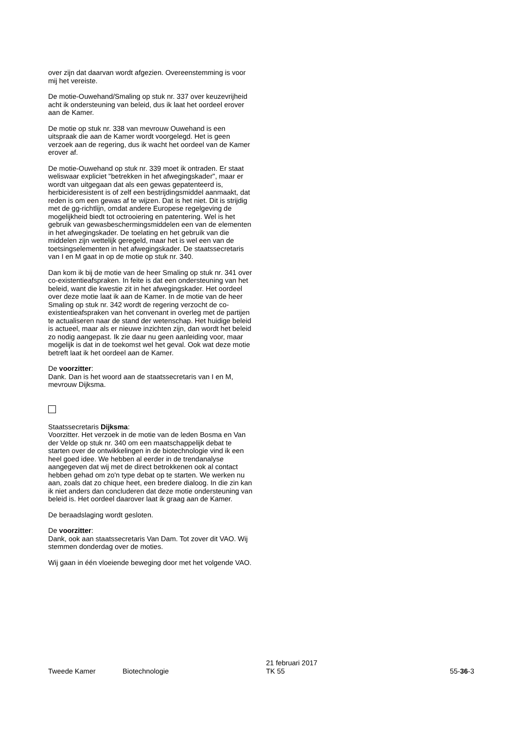over zijn dat daarvan wordt afgezien. Overeenstemming is voor mij het vereiste.
De motie-Ouwehand/Smaling op stuk nr. 337 over keuzevrijheid acht ik ondersteuning van beleid, dus ik laat het oordeel erover aan de Kamer.
De motie op stuk nr. 338 van mevrouw Ouwehand is een uitspraak die aan de Kamer wordt voorgelegd. Het is geen verzoek aan de regering, dus ik wacht het oordeel van de Kamer erover af.
De motie-Ouwehand op stuk nr. 339 moet ik ontraden. Er staat weliswaar expliciet "betrekken in het afwegingskader", maar er wordt van uitgegaan dat als een gewas gepatenteerd is, herbicideresistent is of zelf een bestrijdingsmiddel aanmaakt, dat reden is om een gewas af te wijzen. Dat is het niet. Dit is strijdig met de gg-richtlijn, omdat andere Europese regelgeving de mogelijkheid biedt tot octrooiering en patentering. Wel is het gebruik van gewasbeschermingsmiddelen een van de elementen in het afwegingskader. De toelating en het gebruik van die middelen zijn wettelijk geregeld, maar het is wel een van de toetsingselementen in het afwegingskader. De staatssecretaris van I en M gaat in op de motie op stuk nr. 340.
Dan kom ik bij de motie van de heer Smaling op stuk nr. 341 over co-existentieafspraken. In feite is dat een ondersteuning van het beleid, want die kwestie zit in het afwegingskader. Het oordeel over deze motie laat ik aan de Kamer. In de motie van de heer Smaling op stuk nr. 342 wordt de regering verzocht de co-existentieafspraken van het convenant in overleg met de partijen te actualiseren naar de stand der wetenschap. Het huidige beleid is actueel, maar als er nieuwe inzichten zijn, dan wordt het beleid zo nodig aangepast. Ik zie daar nu geen aanleiding voor, maar mogelijk is dat in de toekomst wel het geval. Ook wat deze motie betreft laat ik het oordeel aan de Kamer.
De voorzitter:
Dank. Dan is het woord aan de staatssecretaris van I en M, mevrouw Dijksma.
Staatssecretaris Dijksma:
Voorzitter. Het verzoek in de motie van de leden Bosma en Van der Velde op stuk nr. 340 om een maatschappelijk debat te starten over de ontwikkelingen in de biotechnologie vind ik een heel goed idee. We hebben al eerder in de trendanalyse aangegeven dat wij met de direct betrokkenen ook al contact hebben gehad om zo'n type debat op te starten. We werken nu aan, zoals dat zo chique heet, een bredere dialoog. In die zin kan ik niet anders dan concluderen dat deze motie ondersteuning van beleid is. Het oordeel daarover laat ik graag aan de Kamer.
De beraadslaging wordt gesloten.
De voorzitter:
Dank, ook aan staatssecretaris Van Dam. Tot zover dit VAO. Wij stemmen donderdag over de moties.
Wij gaan in één vloeiende beweging door met het volgende VAO.
Tweede Kamer
Biotechnologie
21 februari 2017
TK 55
55-36-3